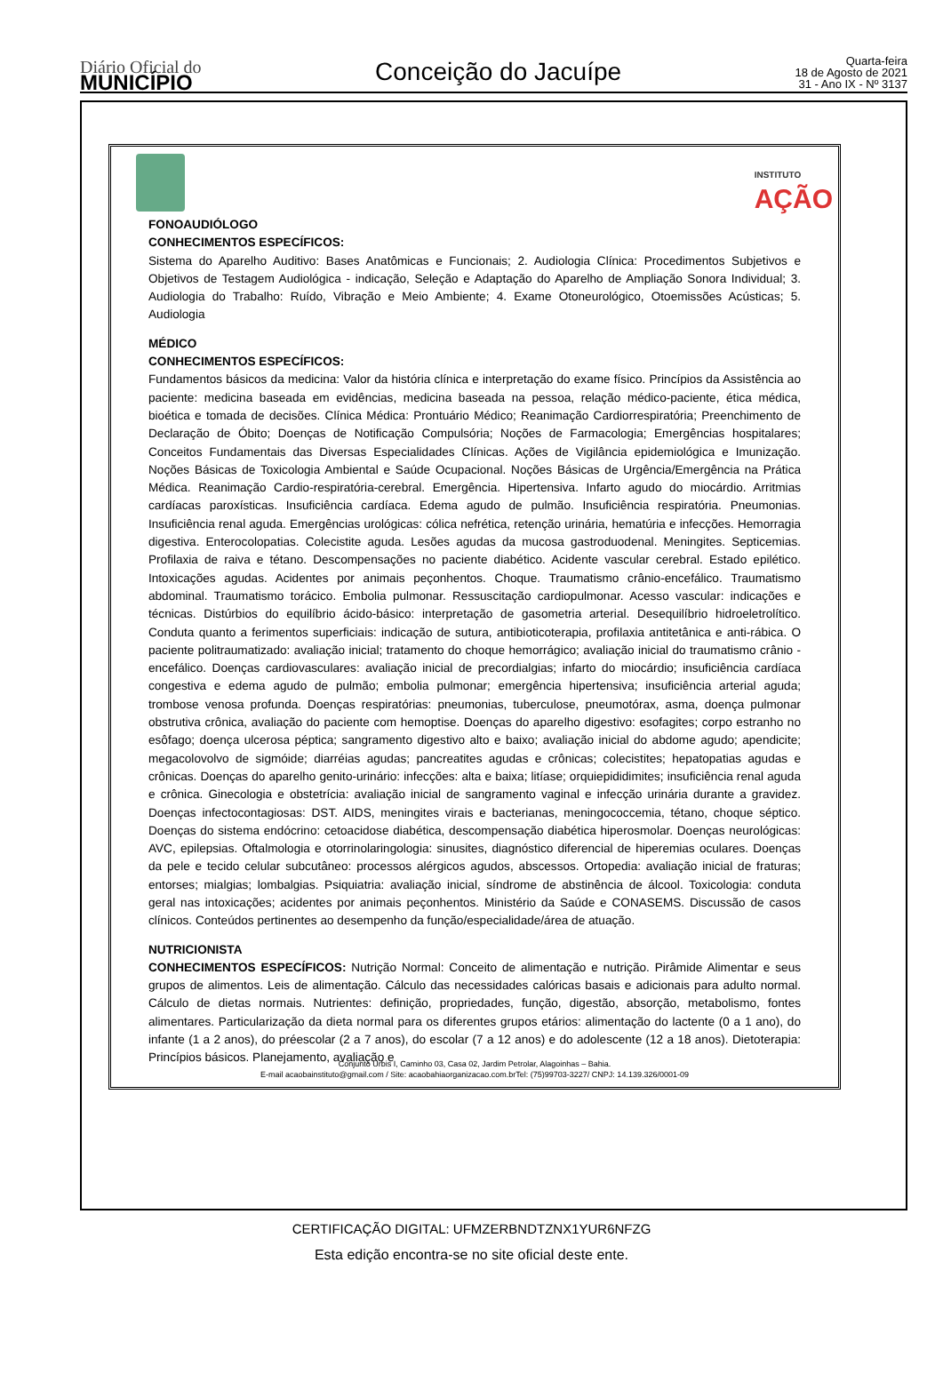Diário Oficial do
MUNICÍPIO
Conceição do Jacuípe
Quarta-feira
18 de Agosto de 2021
31 - Ano IX - Nº 3137
INSTITUTO
AÇÃO
FONOAUDIÓLOGO
CONHECIMENTOS ESPECÍFICOS:
Sistema do Aparelho Auditivo: Bases Anatômicas e Funcionais; 2. Audiologia Clínica: Procedimentos Subjetivos e Objetivos de Testagem Audiológica - indicação, Seleção e Adaptação do Aparelho de Ampliação Sonora Individual; 3. Audiologia do Trabalho: Ruído, Vibração e Meio Ambiente; 4. Exame Otoneurológico, Otoemissões Acústicas; 5. Audiologia
MÉDICO
CONHECIMENTOS ESPECÍFICOS:
Fundamentos básicos da medicina: Valor da história clínica e interpretação do exame físico. Princípios da Assistência ao paciente: medicina baseada em evidências, medicina baseada na pessoa, relação médico-paciente, ética médica, bioética e tomada de decisões. Clínica Médica: Prontuário Médico; Reanimação Cardiorrespiratória; Preenchimento de Declaração de Óbito; Doenças de Notificação Compulsória; Noções de Farmacologia; Emergências hospitalares; Conceitos Fundamentais das Diversas Especialidades Clínicas. Ações de Vigilância epidemiológica e Imunização. Noções Básicas de Toxicologia Ambiental e Saúde Ocupacional. Noções Básicas de Urgência/Emergência na Prática Médica. Reanimação Cardio-respiratória-cerebral. Emergência. Hipertensiva. Infarto agudo do miocárdio. Arritmias cardíacas paroxísticas. Insuficiência cardíaca. Edema agudo de pulmão. Insuficiência respiratória. Pneumonias. Insuficiência renal aguda. Emergências urológicas: cólica nefrética, retenção urinária, hematúria e infecções. Hemorragia digestiva. Enterocolopatias. Colecistite aguda. Lesões agudas da mucosa gastroduodenal. Meningites. Septicemias. Profilaxia de raiva e tétano. Descompensações no paciente diabético. Acidente vascular cerebral. Estado epilético. Intoxicações agudas. Acidentes por animais peçonhentos. Choque. Traumatismo crânio-encefálico. Traumatismo abdominal. Traumatismo torácico. Embolia pulmonar. Ressuscitação cardiopulmonar. Acesso vascular: indicações e técnicas. Distúrbios do equilíbrio ácido-básico: interpretação de gasometria arterial. Desequilíbrio hidroeletrolítico. Conduta quanto a ferimentos superficiais: indicação de sutura, antibioticoterapia, profilaxia antitetânica e anti-rábica. O paciente politraumatizado: avaliação inicial; tratamento do choque hemorrágico; avaliação inicial do traumatismo crânio - encefálico. Doenças cardiovasculares: avaliação inicial de precordialgias; infarto do miocárdio; insuficiência cardíaca congestiva e edema agudo de pulmão; embolia pulmonar; emergência hipertensiva; insuficiência arterial aguda; trombose venosa profunda. Doenças respiratórias: pneumonias, tuberculose, pneumotórax, asma, doença pulmonar obstrutiva crônica, avaliação do paciente com hemoptise. Doenças do aparelho digestivo: esofagites; corpo estranho no esôfago; doença ulcerosa péptica; sangramento digestivo alto e baixo; avaliação inicial do abdome agudo; apendicite; megacolovolvo de sigmóide; diarréias agudas; pancreatites agudas e crônicas; colecistites; hepatopatias agudas e crônicas. Doenças do aparelho genito-urinário: infecções: alta e baixa; litíase; orquiepididimites; insuficiência renal aguda e crônica. Ginecologia e obstetrícia: avaliação inicial de sangramento vaginal e infecção urinária durante a gravidez. Doenças infectocontagiosas: DST. AIDS, meningites virais e bacterianas, meningococcemia, tétano, choque séptico. Doenças do sistema endócrino: cetoacidose diabética, descompensação diabética hiperosmolar. Doenças neurológicas: AVC, epilepsias. Oftalmologia e otorrinolaringologia: sinusites, diagnóstico diferencial de hiperemias oculares. Doenças da pele e tecido celular subcutâneo: processos alérgicos agudos, abscessos. Ortopedia: avaliação inicial de fraturas; entorses; mialgias; lombalgias. Psiquiatria: avaliação inicial, síndrome de abstinência de álcool. Toxicologia: conduta geral nas intoxicações; acidentes por animais peçonhentos. Ministério da Saúde e CONASEMS. Discussão de casos clínicos. Conteúdos pertinentes ao desempenho da função/especialidade/área de atuação.
NUTRICIONISTA
CONHECIMENTOS ESPECÍFICOS: Nutrição Normal: Conceito de alimentação e nutrição. Pirâmide Alimentar e seus grupos de alimentos. Leis de alimentação. Cálculo das necessidades calóricas basais e adicionais para adulto normal. Cálculo de dietas normais. Nutrientes: definição, propriedades, função, digestão, absorção, metabolismo, fontes alimentares. Particularização da dieta normal para os diferentes grupos etários: alimentação do lactente (0 a 1 ano), do infante (1 a 2 anos), do préescolar (2 a 7 anos), do escolar (7 a 12 anos) e do adolescente (12 a 18 anos). Dietoterapia: Princípios básicos. Planejamento, avaliação e
Conjunto Urbis I, Caminho 03, Casa 02, Jardim Petrolar, Alagoinhas – Bahia.
E-mail acaobainstituto@gmail.com / Site: acaobahiaorganizacao.com.brTel: (75)99703-3227/ CNPJ: 14.139.326/0001-09
CERTIFICAÇÃO DIGITAL: UFMZERBNDTZNX1YUR6NFZG
Esta edição encontra-se no site oficial deste ente.